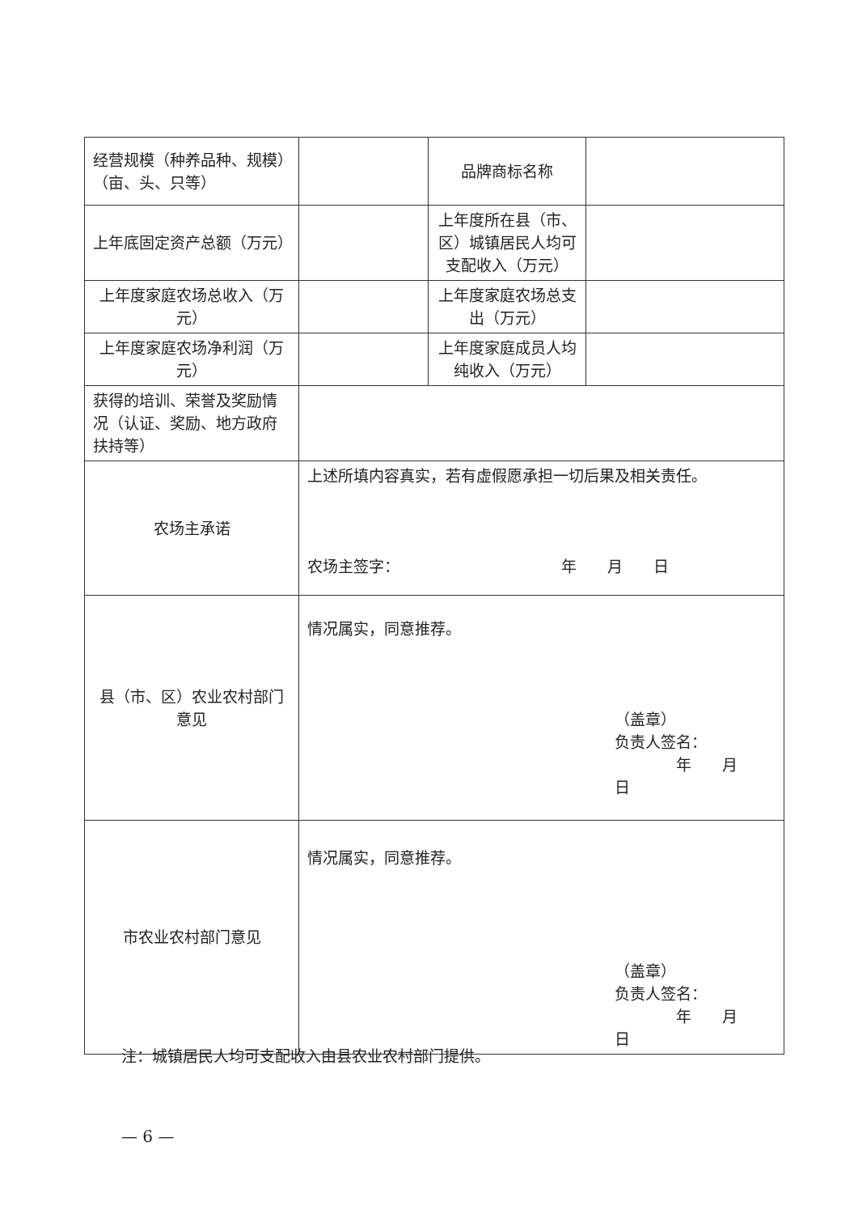| 经营规模（种养品种、规模）（亩、头、只等） | | 品牌商标名称 | |
| 上年底固定资产总额（万元） | | 上年度所在县（市、区）城镇居民人均可支配收入（万元） | |
| 上年度家庭农场总收入（万元） | | 上年度家庭农场总支出（万元） | |
| 上年度家庭农场净利润（万元） | | 上年度家庭成员人均纯收入（万元） | |
| 获得的培训、荣誉及奖励情况（认证、奖励、地方政府扶持等） | | | |
| 农场主承诺 | 上述所填内容真实，若有虚假愿承担一切后果及相关责任。 农场主签字： 年 月 日 | | |
| 县（市、区）农业农村部门意见 | 情况属实，同意推荐。 （盖章） 负责人签名： 年 月 日 | | |
| 市农业农村部门意见 | 情况属实，同意推荐。 （盖章） 负责人签名： 年 月 日 | | |
注：城镇居民人均可支配收入由县农业农村部门提供。
— 6 —